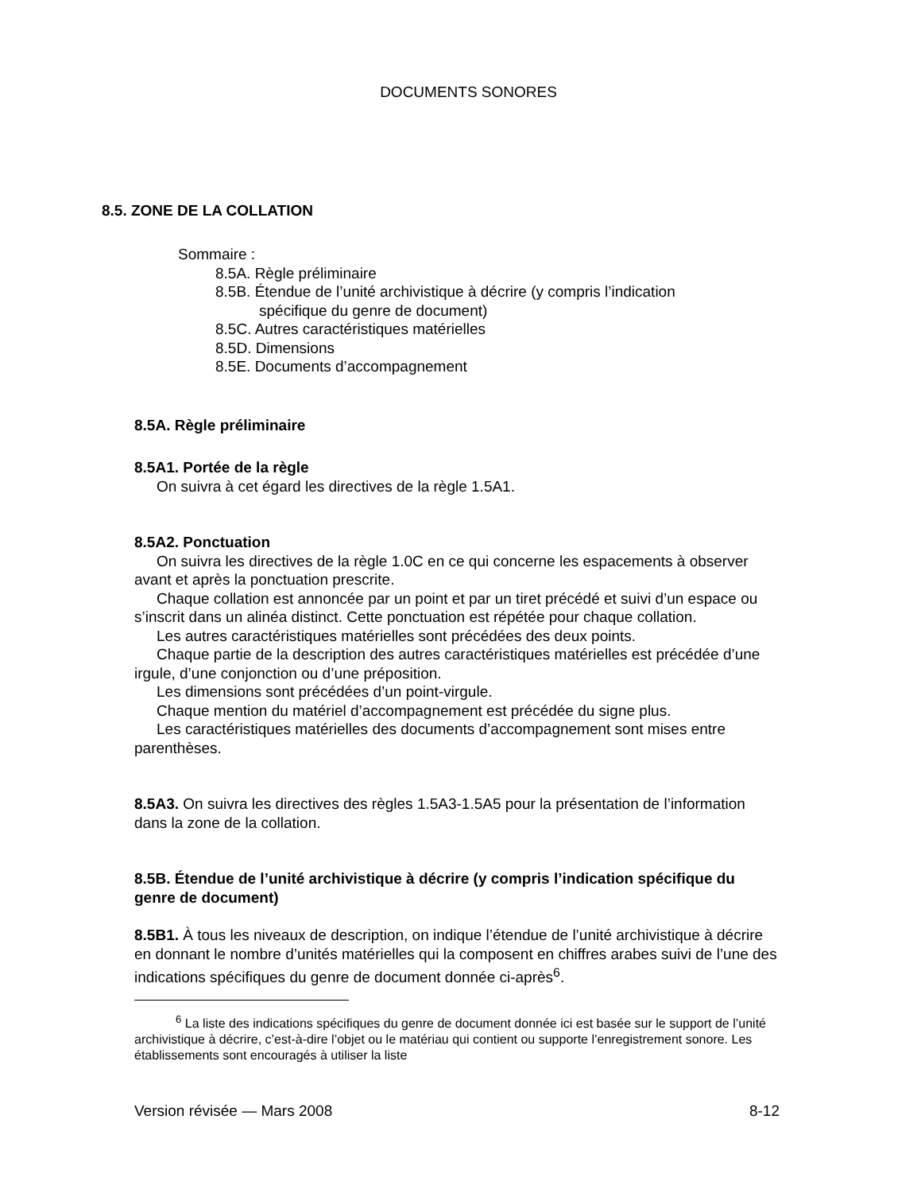DOCUMENTS SONORES
8.5. ZONE DE LA COLLATION
Sommaire :
8.5A. Règle préliminaire
8.5B. Étendue de l’unité archivistique à décrire (y compris l’indication
spécifique du genre de document)
8.5C. Autres caractéristiques matérielles
8.5D. Dimensions
8.5E. Documents d’accompagnement
8.5A. Règle préliminaire
8.5A1. Portée de la règle
On suivra à cet égard les directives de la règle 1.5A1.
8.5A2. Ponctuation
On suivra les directives de la règle 1.0C en ce qui concerne les espacements à observer avant et après la ponctuation prescrite.
Chaque collation est annoncée par un point et par un tiret précédé et suivi d’un espace ou s’inscrit dans un alinéa distinct. Cette ponctuation est répétée pour chaque collation.
Les autres caractéristiques matérielles sont précédées des deux points.
Chaque partie de la description des autres caractéristiques matérielles est précédée d’une irgule, d’une conjonction ou d’une préposition.
Les dimensions sont précédées d’un point-virgule.
Chaque mention du matériel d’accompagnement est précédée du signe plus.
Les caractéristiques matérielles des documents d’accompagnement sont mises entre parenthèses.
8.5A3. On suivra les directives des règles 1.5A3-1.5A5 pour la présentation de l’information dans la zone de la collation.
8.5B. Étendue de l’unité archivistique à décrire (y compris l’indication spécifique du genre de document)
8.5B1. À tous les niveaux de description, on indique l’étendue de l’unité archivistique à décrire en donnant le nombre d’unités matérielles qui la composent en chiffres arabes suivi de l’une des indications spécifiques du genre de document donnée ci-après<sup>6</sup>.
<sup>6</sup> La liste des indications spécifiques du genre de document donnée ici est basée sur le support de l’unité archivistique à décrire, c’est-à-dire l’objet ou le matériau qui contient ou supporte l’enregistrement sonore. Les établissements sont encouragés à utiliser la liste
Version révisée — Mars 2008 8-12